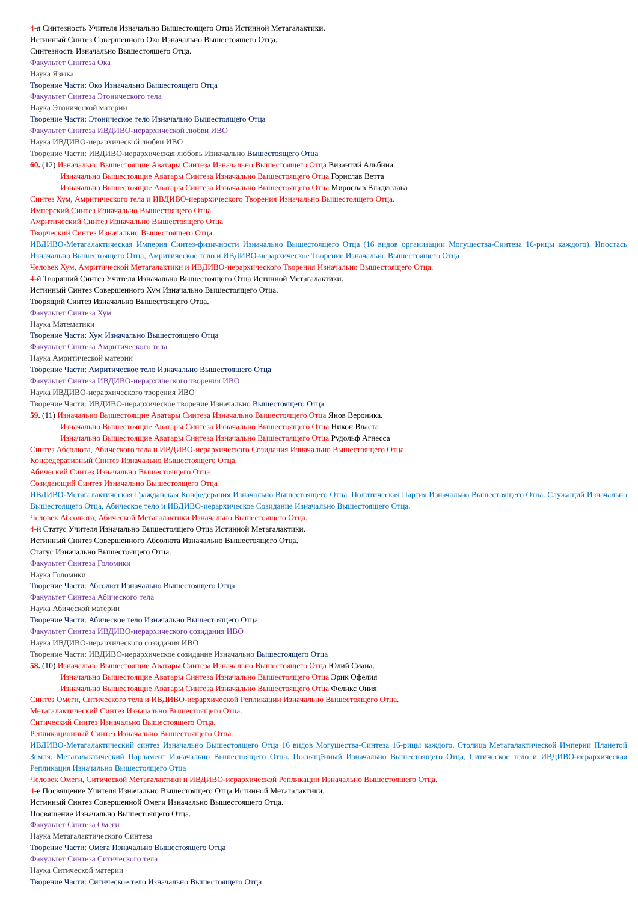4-я Синтезность Учителя Изначально Вышестоящего Отца Истинной Метагалактики.
Истинный Синтез Совершенного Око Изначально Вышестоящего Отца.
Синтезность Изначально Вышестоящего Отца.
Факультет Синтеза Ока
Наука Языка
Творение Части: Око Изначально Вышестоящего Отца
Факультет Синтеза Этонического тела
Наука Этонической материи
Творение Части: Этоническое тело Изначально Вышестоящего Отца
Факультет Синтеза ИВДИВО-иерархической любви ИВО
Наука ИВДИВО-иерархической любви ИВО
Творение Части: ИВДИВО-иерархическая любовь Изначально Вышестоящего Отца
60. (12) Изначально Вышестоящие Аватары Синтеза Изначально Вышестоящего Отца Византий Альбина.
Изначально Вышестоящие Аватары Синтеза Изначально Вышестоящего Отца Горислав Ветта
Изначально Вышестоящие Аватары Синтеза Изначально Вышестоящего Отца Мирослав Владислава
Синтез Хум, Амритического тела и ИВДИВО-иерархического Творения Изначально Вышестоящего Отца.
Имперский Синтез Изначально Вышестоящего Отца.
Амритический Синтез Изначально Вышестоящего Отца
Творческий Синтез Изначально Вышестоящего Отца.
ИВДИВО-Метагалактическая Империя Синтез-физичности Изначально Вышестоящего Отца (16 видов организации Могущества-Синтеза 16-рицы каждого). Ипостась Изначально Вышестоящего Отца, Амритическое тело и ИВДИВО-иерархическое Творение Изначально Вышестоящего Отца
Человек Хум, Амритической Метагалактики и ИВДИВО-иерархического Творения Изначально Вышестоящего Отца.
4-й Творящий Синтез Учителя Изначально Вышестоящего Отца Истинной Метагалактики.
Истинный Синтез Совершенного Хум Изначально Вышестоящего Отца.
Творящий Синтез Изначально Вышестоящего Отца.
Факультет Синтеза Хум
Наука Математики
Творение Части: Хум Изначально Вышестоящего Отца
Факультет Синтеза Амритического тела
Наука Амритической материи
Творение Части: Амритическое тело Изначально Вышестоящего Отца
Факультет Синтеза ИВДИВО-иерархического творения ИВО
Наука ИВДИВО-иерархического творения ИВО
Творение Части: ИВДИВО-иерархическое творение Изначально Вышестоящего Отца
59. (11) Изначально Вышестоящие Аватары Синтеза Изначально Вышестоящего Отца Янов Вероника.
Изначально Вышестоящие Аватары Синтеза Изначально Вышестоящего Отца Никон Власта
Изначально Вышестоящие Аватары Синтеза Изначально Вышестоящего Отца Рудольф Агнесса
Синтез Абсолюта, Абического тела и ИВДИВО-иерархического Созидания Изначально Вышестоящего Отца.
Конфедеративный Синтез Изначально Вышестоящего Отца.
Абический Синтез Изначально Вышестоящего Отца
Созидающий Синтез Изначально Вышестоящего Отца
ИВДИВО-Метагалактическая Гражданская Конфедерация Изначально Вышестоящего Отца. Политическая Партия Изначально Вышестоящего Отца. Служащий Изначально Вышестоящего Отца, Абическое тело и ИВДИВО-иерархическое Созидание Изначально Вышестоящего Отца.
Человек Абсолюта, Абической Метагалактики Изначально Вышестоящего Отца.
4-й Статус Учителя Изначально Вышестоящего Отца Истинной Метагалактики.
Истинный Синтез Совершенного Абсолюта Изначально Вышестоящего Отца.
Статус Изначально Вышестоящего Отца.
Факультет Синтеза Голомики
Наука Голомики
Творение Части: Абсолют Изначально Вышестоящего Отца
Факультет Синтеза Абического тела
Наука Абической материи
Творение Части: Абическое тело Изначально Вышестоящего Отца
Факультет Синтеза ИВДИВО-иерархического созидания ИВО
Наука ИВДИВО-иерархического созидания ИВО
Творение Части: ИВДИВО-иерархическое созидание Изначально Вышестоящего Отца
58. (10) Изначально Вышестоящие Аватары Синтеза Изначально Вышестоящего Отца Юлий Сиана.
Изначально Вышестоящие Аватары Синтеза Изначально Вышестоящего Отца Эрик Офелия
Изначально Вышестоящие Аватары Синтеза Изначально Вышестоящего Отца Феликс Ония
Синтез Омеги, Ситического тела и ИВДИВО-иерархической Репликации Изначально Вышестоящего Отца.
Метагалактический Синтез Изначально Вышестоящего Отца.
Ситический Синтез Изначально Вышестоящего Отца.
Репликационный Синтез Изначально Вышестоящего Отца.
ИВДИВО-Метагалактический синтез Изначально Вышестоящего Отца 16 видов Могущества-Синтеза 16-рицы каждого. Столица Метагалактической Империи Планетой Земля. Метагалактический Парламент Изначально Вышестоящего Отца. Посвящённый Изначально Вышестоящего Отца, Ситическое тело и ИВДИВО-иерархическая Репликация Изначально Вышестоящего Отца
Человек Омеги, Ситической Метагалактики и ИВДИВО-иерархической Репликации Изначально Вышестоящего Отца.
4-е Посвящение Учителя Изначально Вышестоящего Отца Истинной Метагалактики.
Истинный Синтез Совершенной Омеги Изначально Вышестоящего Отца.
Посвящение Изначально Вышестоящего Отца.
Факультет Синтеза Омеги
Наука Метагалактического Синтеза
Творение Части: Омега Изначально Вышестоящего Отца
Факультет Синтеза Ситического тела
Наука Ситической материи
Творение Части: Ситическое тело Изначально Вышестоящего Отца